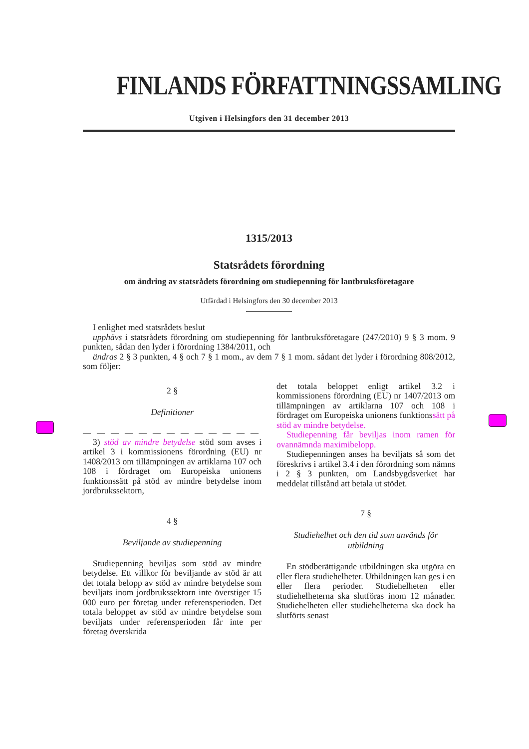FINLANDS FÖRFATTNINGSSAMLING
Utgiven i Helsingfors den 31 december 2013
1315/2013
Statsrådets förordning
om ändring av statsrådets förordning om studiepenning för lantbruksföretagare
Utfärdad i Helsingfors den 30 december 2013
I enlighet med statsrådets beslut
upphävs i statsrådets förordning om studiepenning för lantbruksföretagare (247/2010) 9 § 3 mom. 9 punkten, sådan den lyder i förordning 1384/2011, och
ändras 2 § 3 punkten, 4 § och 7 § 1 mom., av dem 7 § 1 mom. sådant det lyder i förordning 808/2012, som följer:
2 §
Definitioner
— — — — — — — — — — — — —
3) stöd av mindre betydelse stöd som avses i artikel 3 i kommissionens förordning (EU) nr 1408/2013 om tillämpningen av artiklarna 107 och 108 i fördraget om Europeiska unionens funktionssätt på stöd av mindre betydelse inom jordbrukssektorn,
4 §
Beviljande av studiepenning
Studiepenning beviljas som stöd av mindre betydelse. Ett villkor för beviljande av stöd är att det totala belopp av stöd av mindre betydelse som beviljats inom jordbrukssektorn inte överstiger 15 000 euro per företag under referensperioden. Det totala beloppet av stöd av mindre betydelse som beviljats under referensperioden får inte per företag överskrida
det totala beloppet enligt artikel 3.2 i kommissionens förordning (EU) nr 1407/2013 om tillämpningen av artiklarna 107 och 108 i fördraget om Europeiska unionens funktionssätt på stöd av mindre betydelse.
Studiepenning får beviljas inom ramen för ovannämnda maximibelopp.
Studiepenningen anses ha beviljats så som det föreskrivs i artikel 3.4 i den förordning som nämns i 2 § 3 punkten, om Landsbygdsverket har meddelat tillstånd att betala ut stödet.
7 §
Studiehelhet och den tid som används för utbildning
En stödberättigande utbildningen ska utgöra en eller flera studiehelheter. Utbildningen kan ges i en eller flera perioder. Studiehelheten eller studiehelheterna ska slutföras inom 12 månader. Studiehelheten eller studiehelheterna ska dock ha slutförts senast